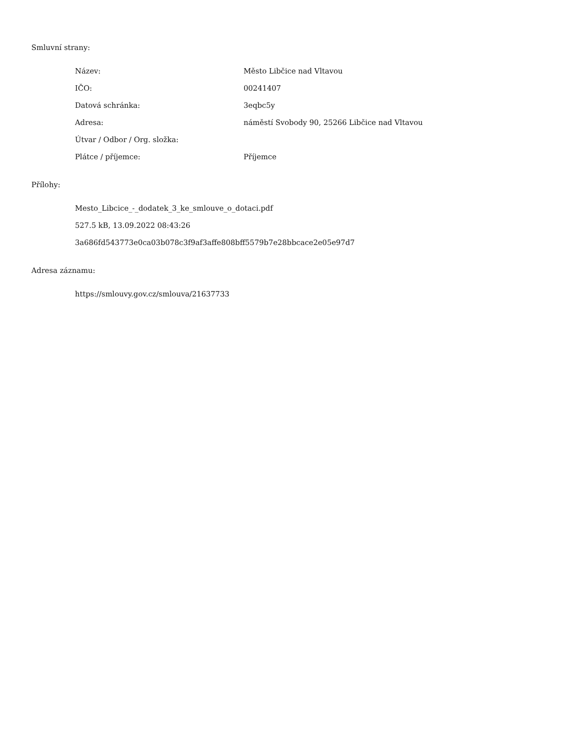Smluvní strany:
| Název: | Město Libčice nad Vltavou |
| IČO: | 00241407 |
| Datová schránka: | 3eqbc5y |
| Adresa: | náměstí Svobody 90, 25266 Libčice nad Vltavou |
| Útvar / Odbor / Org. složka: | |
| Plátce / příjemce: | Příjemce |
Přílohy:
Mesto_Libcice_-_dodatek_3_ke_smlouve_o_dotaci.pdf
527.5 kB, 13.09.2022 08:43:26
3a686fd543773e0ca03b078c3f9af3affe808bff5579b7e28bbcace2e05e97d7
Adresa záznamu:
https://smlouvy.gov.cz/smlouva/21637733